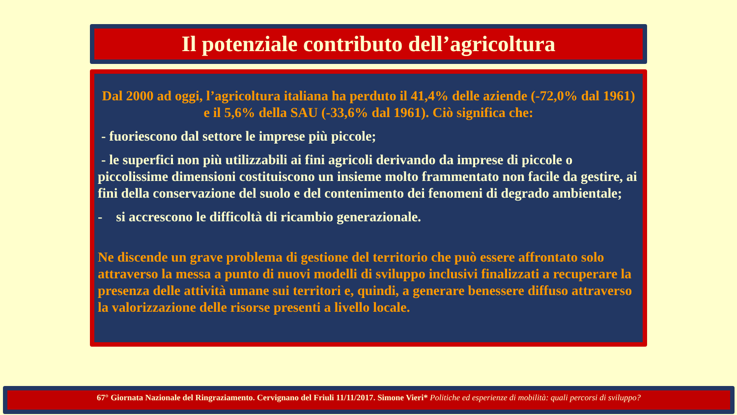Il potenziale contributo dell’agricoltura
Dal 2000 ad oggi, l’agricoltura italiana ha perduto il 41,4% delle aziende (-72,0% dal 1961) e il 5,6% della SAU (-33,6% dal 1961). Ciò significa che:
- fuoriescono dal settore le imprese più piccole;
- le superfici non più utilizzabili ai fini agricoli derivando da imprese di piccole o piccolissime dimensioni costituiscono un insieme molto frammentato non facile da gestire, ai fini della conservazione del suolo e del contenimento dei fenomeni di degrado ambientale;
- si accrescono le difficoltà di ricambio generazionale.
Ne discende un grave problema di gestione del territorio che può essere affrontato solo attraverso la messa a punto di nuovi modelli di sviluppo inclusivi finalizzati a recuperare la presenza delle attività umane sui territori e, quindi, a generare benessere diffuso attraverso la valorizzazione delle risorse presenti a livello locale.
67° Giornata Nazionale del Ringraziamento. Cervignano del Friuli 11/11/2017. Simone Vieri* Politiche ed esperienze di mobilità: quali percorsi di sviluppo?